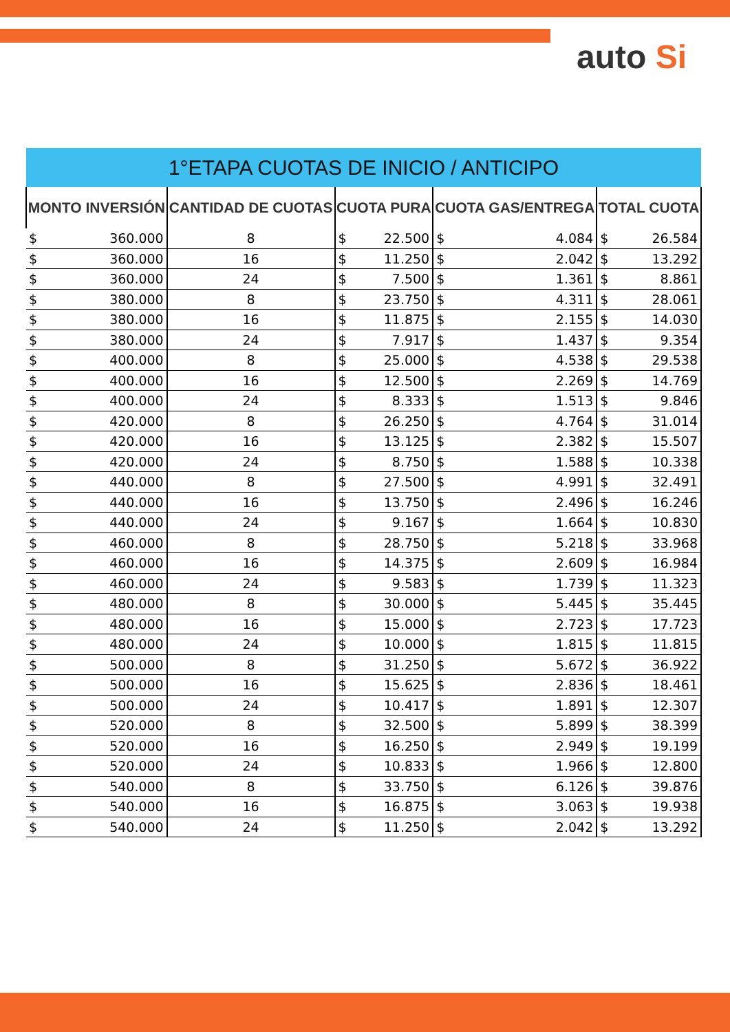auto Si
| 1°ETAPA CUOTAS DE INICIO / ANTICIPO | | | | | | | | |
| --- | --- | --- | --- | --- | --- | --- | --- | --- |
| MONTO INVERSIÓN | | CANTIDAD DE CUOTAS | CUOTA PURA | | CUOTA GAS/ENTREGA | | TOTAL CUOTA | |
| $ | 360.000 | 8 | $ | 22.500 | $ | 4.084 | $ | 26.584 |
| $ | 360.000 | 16 | $ | 11.250 | $ | 2.042 | $ | 13.292 |
| $ | 360.000 | 24 | $ | 7.500 | $ | 1.361 | $ | 8.861 |
| $ | 380.000 | 8 | $ | 23.750 | $ | 4.311 | $ | 28.061 |
| $ | 380.000 | 16 | $ | 11.875 | $ | 2.155 | $ | 14.030 |
| $ | 380.000 | 24 | $ | 7.917 | $ | 1.437 | $ | 9.354 |
| $ | 400.000 | 8 | $ | 25.000 | $ | 4.538 | $ | 29.538 |
| $ | 400.000 | 16 | $ | 12.500 | $ | 2.269 | $ | 14.769 |
| $ | 400.000 | 24 | $ | 8.333 | $ | 1.513 | $ | 9.846 |
| $ | 420.000 | 8 | $ | 26.250 | $ | 4.764 | $ | 31.014 |
| $ | 420.000 | 16 | $ | 13.125 | $ | 2.382 | $ | 15.507 |
| $ | 420.000 | 24 | $ | 8.750 | $ | 1.588 | $ | 10.338 |
| $ | 440.000 | 8 | $ | 27.500 | $ | 4.991 | $ | 32.491 |
| $ | 440.000 | 16 | $ | 13.750 | $ | 2.496 | $ | 16.246 |
| $ | 440.000 | 24 | $ | 9.167 | $ | 1.664 | $ | 10.830 |
| $ | 460.000 | 8 | $ | 28.750 | $ | 5.218 | $ | 33.968 |
| $ | 460.000 | 16 | $ | 14.375 | $ | 2.609 | $ | 16.984 |
| $ | 460.000 | 24 | $ | 9.583 | $ | 1.739 | $ | 11.323 |
| $ | 480.000 | 8 | $ | 30.000 | $ | 5.445 | $ | 35.445 |
| $ | 480.000 | 16 | $ | 15.000 | $ | 2.723 | $ | 17.723 |
| $ | 480.000 | 24 | $ | 10.000 | $ | 1.815 | $ | 11.815 |
| $ | 500.000 | 8 | $ | 31.250 | $ | 5.672 | $ | 36.922 |
| $ | 500.000 | 16 | $ | 15.625 | $ | 2.836 | $ | 18.461 |
| $ | 500.000 | 24 | $ | 10.417 | $ | 1.891 | $ | 12.307 |
| $ | 520.000 | 8 | $ | 32.500 | $ | 5.899 | $ | 38.399 |
| $ | 520.000 | 16 | $ | 16.250 | $ | 2.949 | $ | 19.199 |
| $ | 520.000 | 24 | $ | 10.833 | $ | 1.966 | $ | 12.800 |
| $ | 540.000 | 8 | $ | 33.750 | $ | 6.126 | $ | 39.876 |
| $ | 540.000 | 16 | $ | 16.875 | $ | 3.063 | $ | 19.938 |
| $ | 540.000 | 24 | $ | 11.250 | $ | 2.042 | $ | 13.292 |